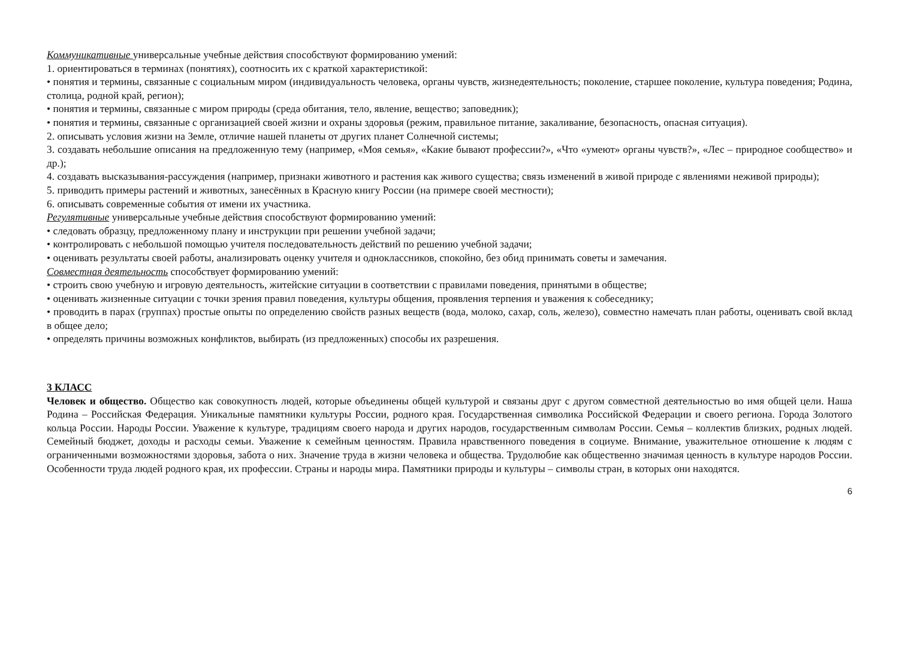Коммуникативные универсальные учебные действия способствуют формированию умений:
1. ориентироваться в терминах (понятиях), соотносить их с краткой характеристикой:
• понятия и термины, связанные с социальным миром (индивидуальность человека, органы чувств, жизнедеятельность; поколение, старшее поколение, культура поведения; Родина, столица, родной край, регион);
• понятия и термины, связанные с миром природы (среда обитания, тело, явление, вещество; заповедник);
• понятия и термины, связанные с организацией своей жизни и охраны здоровья (режим, правильное питание, закаливание, безопасность, опасная ситуация).
2. описывать условия жизни на Земле, отличие нашей планеты от других планет Солнечной системы;
3. создавать небольшие описания на предложенную тему (например, «Моя семья», «Какие бывают профессии?», «Что «умеют» органы чувств?», «Лес – природное сообщество» и др.);
4. создавать высказывания-рассуждения (например, признаки животного и растения как живого существа; связь изменений в живой природе с явлениями неживой природы);
5. приводить примеры растений и животных, занесённых в Красную книгу России (на примере своей местности);
6. описывать современные события от имени их участника.
Регулятивные универсальные учебные действия способствуют формированию умений:
• следовать образцу, предложенному плану и инструкции при решении учебной задачи;
• контролировать с небольшой помощью учителя последовательность действий по решению учебной задачи;
• оценивать результаты своей работы, анализировать оценку учителя и одноклассников, спокойно, без обид принимать советы и замечания.
Совместная деятельность способствует формированию умений:
• строить свою учебную и игровую деятельность, житейские ситуации в соответствии с правилами поведения, принятыми в обществе;
• оценивать жизненные ситуации с точки зрения правил поведения, культуры общения, проявления терпения и уважения к собеседнику;
• проводить в парах (группах) простые опыты по определению свойств разных веществ (вода, молоко, сахар, соль, железо), совместно намечать план работы, оценивать свой вклад в общее дело;
• определять причины возможных конфликтов, выбирать (из предложенных) способы их разрешения.
3 КЛАСС
Человек и общество. Общество как совокупность людей, которые объединены общей культурой и связаны друг с другом совместной деятельностью во имя общей цели. Наша Родина – Российская Федерация. Уникальные памятники культуры России, родного края. Государственная символика Российской Федерации и своего региона. Города Золотого кольца России. Народы России. Уважение к культуре, традициям своего народа и других народов, государственным символам России. Семья – коллектив близких, родных людей. Семейный бюджет, доходы и расходы семьи. Уважение к семейным ценностям. Правила нравственного поведения в социуме. Внимание, уважительное отношение к людям с ограниченными возможностями здоровья, забота о них. Значение труда в жизни человека и общества. Трудолюбие как общественно значимая ценность в культуре народов России. Особенности труда людей родного края, их профессии. Страны и народы мира. Памятники природы и культуры – символы стран, в которых они находятся.
6